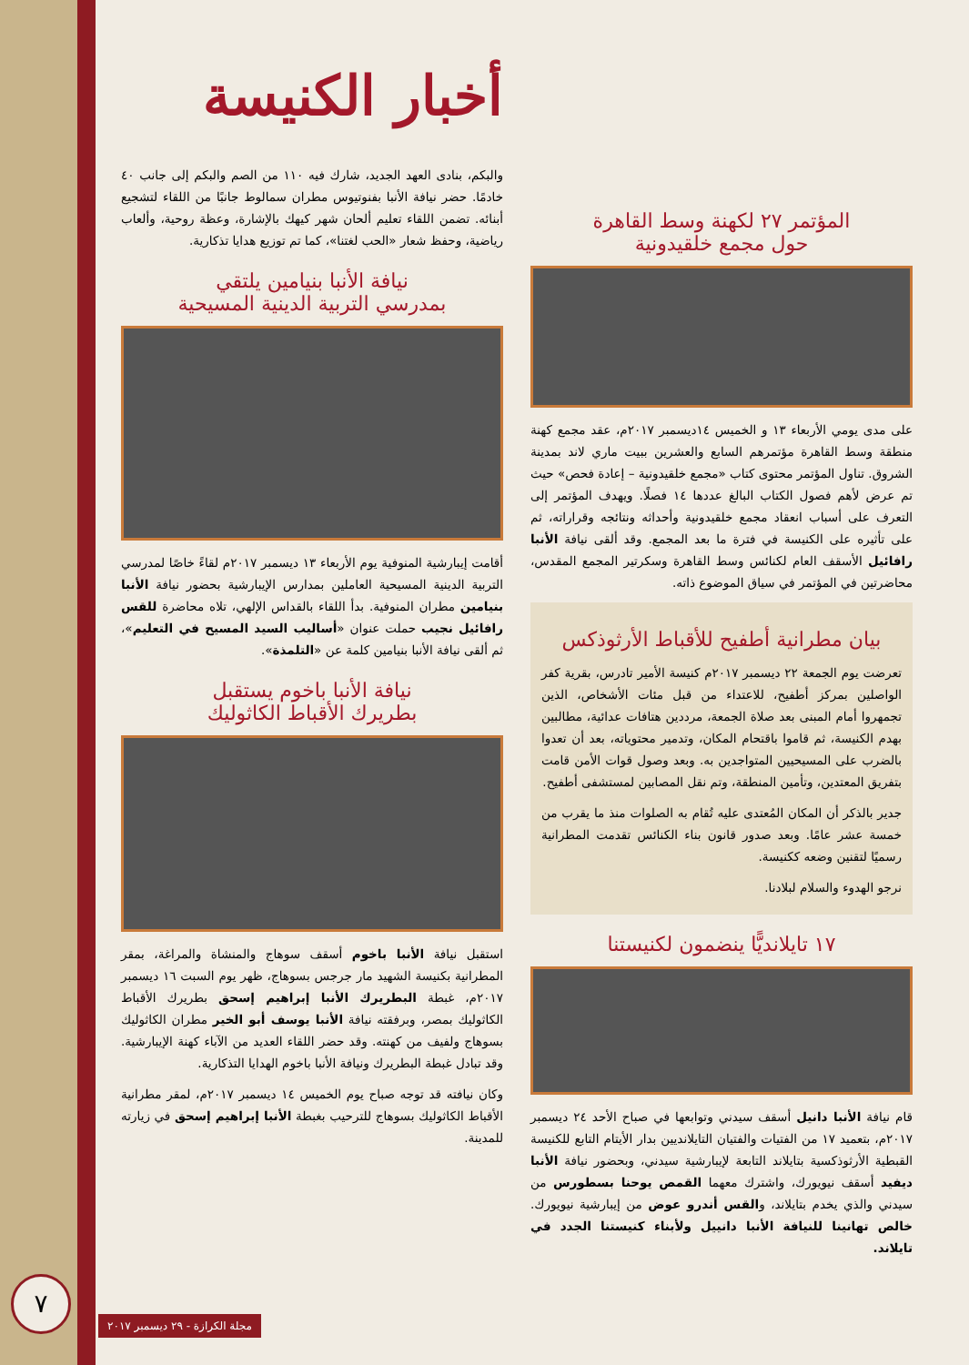أخبار الكنيسة
والبكم، بنادى العهد الجديد، شارك فيه ١١٠ من الصم والبكم إلى جانب ٤٠ خادمًا. حضر نيافة الأنبا بفنوتيوس مطران سمالوط جانبًا من اللقاء لتشجيع أبنائه. تضمن اللقاء تعليم ألحان شهر كيهك بالإشارة، وعظة روحية، وألعاب رياضية، وحفظ شعار «الحب لغتنا»، كما تم توزيع هدايا تذكارية.
نيافة الأنبا بنيامين يلتقي
بمدرسي التربية الدينية المسيحية
أقامت إيبارشية المنوفية يوم الأربعاء ١٣ ديسمبر ٢٠١٧م لقاءً خاصًا لمدرسي التربية الدينية المسيحية العاملين بمدارس الإيبارشية بحضور نيافة الأنبا بنيامين مطران المنوفية. بدأ اللقاء بالقداس الإلهي، تلاه محاضرة للقس رافائيل نجيب حملت عنوان «أساليب السيد المسيح في التعليم»، ثم ألقى نيافة الأنبا بنيامين كلمة عن «التلمذة».
نيافة الأنبا باخوم يستقبل
بطريرك الأقباط الكاثوليك
استقبل نيافة الأنبا باخوم أسقف سوهاج والمنشاة والمراغة، بمقر المطرانية بكنيسة الشهيد مار جرجس بسوهاج، ظهر يوم السبت ١٦ ديسمبر ٢٠١٧م، غبطة البطريرك الأنبا إبراهيم إسحق بطريرك الأقباط الكاثوليك بمصر، وبرفقته نيافة الأنبا يوسف أبو الخير مطران الكاثوليك بسوهاج ولفيف من كهنته. وقد حضر اللقاء العديد من الآباء كهنة الإيبارشية. وقد تبادل غبطة البطريرك ونيافة الأنبا باخوم الهدايا التذكارية.
وكان نيافته قد توجه صباح يوم الخميس ١٤ ديسمبر ٢٠١٧م، لمقر مطرانية الأقباط الكاثوليك بسوهاج للترحيب بغبطة الأنبا إبراهيم إسحق في زيارته للمدينة.
المؤتمر ٢٧ لكهنة وسط القاهرة
حول مجمع خلقيدونية
على مدى يومي الأربعاء ١٣ و الخميس ١٤ديسمبر ٢٠١٧م، عقد مجمع كهنة منطقة وسط القاهرة مؤتمرهم السابع والعشرين ببيت ماري لاند بمدينة الشروق. تناول المؤتمر محتوى كتاب «مجمع خلقيدونية – إعادة فحص» حيث تم عرض لأهم فصول الكتاب البالغ عددها ١٤ فصلًا. ويهدف المؤتمر إلى التعرف على أسباب انعقاد مجمع خلقيدونية وأحداثه ونتائجه وقراراته، ثم على تأثيره على الكنيسة في فترة ما بعد المجمع. وقد ألقى نيافة الأنبا رافائيل الأسقف العام لكنائس وسط القاهرة وسكرتير المجمع المقدس، محاضرتين في المؤتمر في سياق الموضوع ذاته.
بيان مطرانية أطفيح للأقباط الأرثوذكس
تعرضت يوم الجمعة ٢٢ ديسمبر ٢٠١٧م كنيسة الأمير تادرس، بقرية كفر الواصلين بمركز أطفيح، للاعتداء من قبل مئات الأشخاص، الذين تجمهروا أمام المبنى بعد صلاة الجمعة، مرددين هتافات عدائية، مطالبين بهدم الكنيسة، ثم قاموا باقتحام المكان، وتدمير محتوياته، بعد أن تعدوا بالضرب على المسيحيين المتواجدين به. وبعد وصول قوات الأمن قامت بتفريق المعتدين، وتأمين المنطقة، وتم نقل المصابين لمستشفى أطفيح.
جدير بالذكر أن المكان المُعتدى عليه تُقام به الصلوات منذ ما يقرب من خمسة عشر عامًا. وبعد صدور قانون بناء الكنائس تقدمت المطرانية رسميًا لتقنين وضعه ككنيسة.
نرجو الهدوء والسلام لبلادنا.
١٧ تايلانديًّا ينضمون لكنيستنا
قام نيافة الأنبا دانيل أسقف سيدني وتوابعها في صباح الأحد ٢٤ ديسمبر ٢٠١٧م، بتعميد ١٧ من الفتيات والفتيان التايلانديين بدار الأيتام التابع للكنيسة القبطية الأرثوذكسية بتايلاند التابعة لإيبارشية سيدني، وبحضور نيافة الأنبا ديفيد أسقف نيويورك، واشترك معهما القمص يوحنا بسطورس من سيدني والذي يخدم بتايلاند، والقس أندرو عوض من إيبارشية نيويورك. خالص تهانينا للنيافة الأنبا دانييل ولأبناء كنيستنا الجدد في تايلاند.
٧
مجلة الكرازة - ٢٩ ديسمبر ٢٠١٧